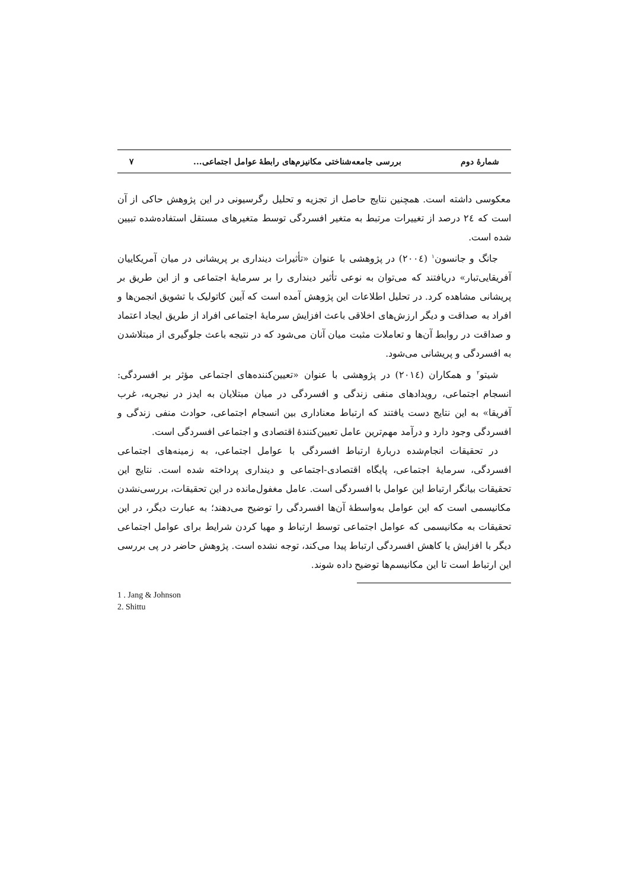شمارهٔ دوم بررسی جامعه‌شناختی مکانیزم‌های رابطهٔ عوامل اجتماعی... ۷
معکوسی داشته است. همچنین نتایج حاصل از تجزیه و تحلیل رگرسیونی در این پژوهش حاکی از آن است که ٢٤ درصد از تغییرات مرتبط به متغیر افسردگی توسط متغیرهای مستقل استفاده‌شده تبیین شده است.
جانگ و جانسون<sup>١</sup> (٢٠٠٤) در پژوهشی با عنوان «تأثیرات دینداری بر پریشانی در میان آمریکاییان آفریقایی‌تبار» دریافتند که می‌توان به نوعی تأثیر دینداری را بر سرمایهٔ اجتماعی و از این طریق بر پریشانی مشاهده کرد. در تحلیل اطلاعات این پژوهش آمده است که آیین کاتولیک با تشویق انجمن‌ها و افراد به صداقت و دیگر ارزش‌های اخلاقی باعث افزایش سرمایهٔ اجتماعی افراد از طریق ایجاد اعتماد و صداقت در روابط آن‌ها و تعاملات مثبت میان آنان می‌شود که در نتیجه باعث جلوگیری از مبتلاشدن به افسردگی و پریشانی می‌شود.
شیتو<sup>٢</sup> و همکاران (٢٠١٤) در پژوهشی با عنوان «تعیین‌کننده‌های اجتماعی مؤثر بر افسردگی: انسجام اجتماعی، رویدادهای منفی زندگی و افسردگی در میان مبتلایان به ایدز در نیجریه، غرب آفریقا» به این نتایج دست یافتند که ارتباط معناداری بین انسجام اجتماعی، حوادث منفی زندگی و افسردگی وجود دارد و درآمد مهم‌ترین عامل تعیین‌کنندهٔ اقتصادی و اجتماعی افسردگی است.
در تحقیقات انجام‌شده دربارهٔ ارتباط افسردگی با عوامل اجتماعی، به زمینه‌های اجتماعی افسردگی، سرمایهٔ اجتماعی، پایگاه اقتصادی-اجتماعی و دینداری پرداخته شده است. نتایج این تحقیقات بیانگر ارتباط این عوامل با افسردگی است. عامل مغفول‌مانده در این تحقیقات، بررسی‌نشدن مکانیسمی است که این عوامل به‌واسطهٔ آن‌ها افسردگی را توضیح می‌دهند؛ به عبارت دیگر، در این تحقیقات به مکانیسمی که عوامل اجتماعی توسط ارتباط و مهیا کردن شرایط برای عوامل اجتماعی دیگر با افزایش یا کاهش افسردگی ارتباط پیدا می‌کند، توجه نشده است. پژوهش حاضر در پی بررسی این ارتباط است تا این مکانیسم‌ها توضیح داده شوند.
1 . Jang & Johnson
2. Shittu